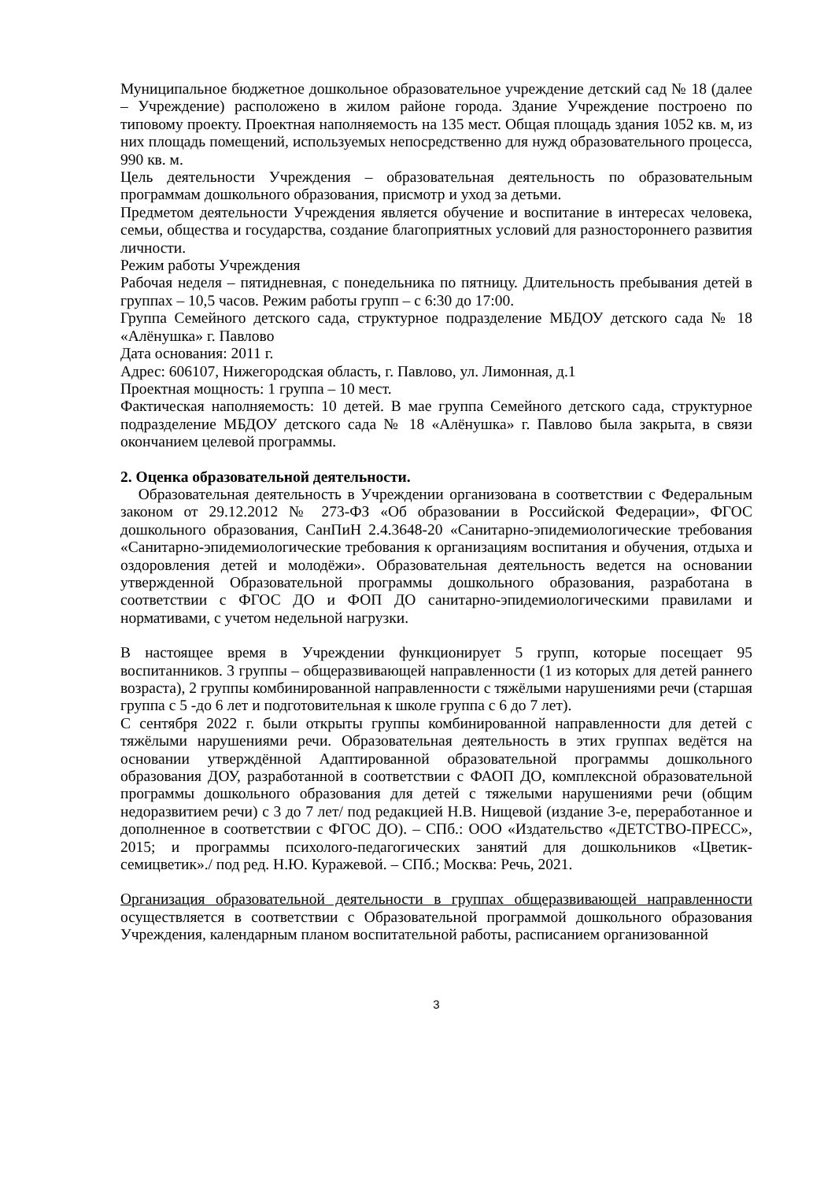Муниципальное бюджетное дошкольное образовательное учреждение детский сад № 18 (далее – Учреждение) расположено в жилом районе города. Здание Учреждение построено по типовому проекту. Проектная наполняемость на 135 мест. Общая площадь здания 1052 кв. м, из них площадь помещений, используемых непосредственно для нужд образовательного процесса, 990 кв. м.
Цель деятельности Учреждения – образовательная деятельность по образовательным программам дошкольного образования, присмотр и уход за детьми.
Предметом деятельности Учреждения является обучение и воспитание в интересах человека, семьи, общества и государства, создание благоприятных условий для разностороннего развития личности.
Режим работы Учреждения
Рабочая неделя – пятидневная, с понедельника по пятницу. Длительность пребывания детей в группах – 10,5 часов. Режим работы групп – с 6:30 до 17:00.
Группа Семейного детского сада, структурное подразделение МБДОУ детского сада № 18 «Алёнушка» г. Павлово
Дата основания: 2011 г.
Адрес: 606107, Нижегородская область, г. Павлово, ул. Лимонная, д.1
Проектная мощность: 1 группа – 10 мест.
Фактическая наполняемость: 10 детей. В мае группа Семейного детского сада, структурное подразделение МБДОУ детского сада № 18 «Алёнушка» г. Павлово была закрыта, в связи окончанием целевой программы.
2. Оценка образовательной деятельности.
Образовательная деятельность в Учреждении организована в соответствии с Федеральным законом от 29.12.2012 № 273-ФЗ «Об образовании в Российской Федерации», ФГОС дошкольного образования, СанПиН 2.4.3648-20 «Санитарно-эпидемиологические требования «Санитарно-эпидемиологические требования к организациям воспитания и обучения, отдыха и оздоровления детей и молодёжи». Образовательная деятельность ведется на основании утвержденной Образовательной программы дошкольного образования, разработана в соответствии с ФГОС ДО и ФОП ДО санитарно-эпидемиологическими правилами и нормативами, с учетом недельной нагрузки.
В настоящее время в Учреждении функционирует 5 групп, которые посещает 95 воспитанников. 3 группы – общеразвивающей направленности (1 из которых для детей раннего возраста), 2 группы комбинированной направленности с тяжёлыми нарушениями речи (старшая группа с 5 -до 6 лет и подготовительная к школе группа с 6 до 7 лет).
С сентября 2022 г. были открыты группы комбинированной направленности для детей с тяжёлыми нарушениями речи. Образовательная деятельность в этих группах ведётся на основании утверждённой Адаптированной образовательной программы дошкольного образования ДОУ, разработанной в соответствии с ФАОП ДО, комплексной образовательной программы дошкольного образования для детей с тяжелыми нарушениями речи (общим недоразвитием речи) с 3 до 7 лет/ под редакцией Н.В. Нищевой (издание 3-е, переработанное и дополненное в соответствии с ФГОС ДО). – СПб.: ООО «Издательство «ДЕТСТВО-ПРЕСС», 2015; и программы психолого-педагогических занятий для дошкольников «Цветик-семицветик»./ под ред. Н.Ю. Куражевой. – СПб.; Москва: Речь, 2021.
Организация образовательной деятельности в группах общеразвивающей направленности осуществляется в соответствии с Образовательной программой дошкольного образования Учреждения, календарным планом воспитательной работы, расписанием организованной
3